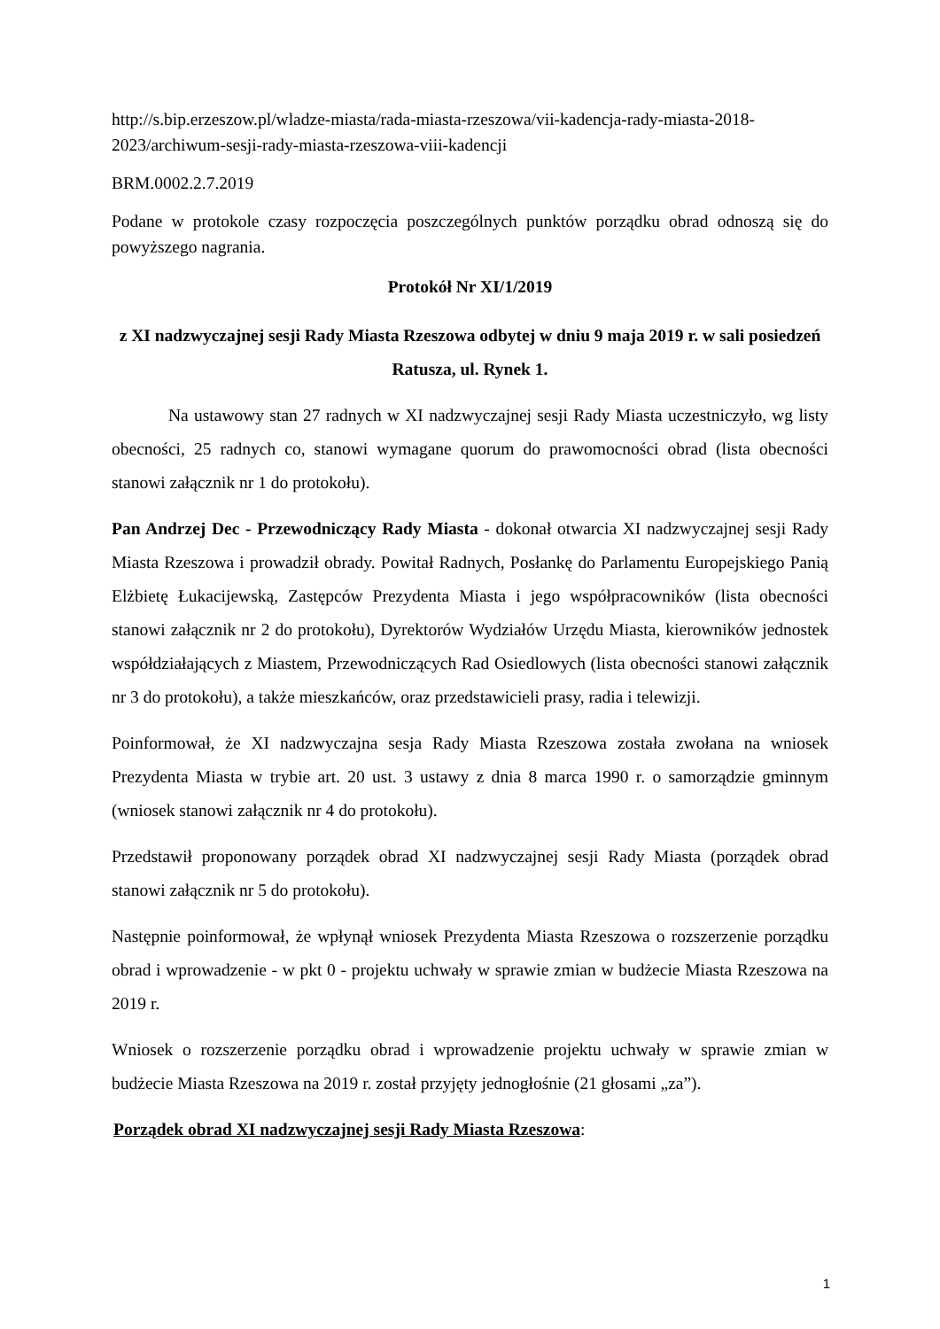http://s.bip.erzeszow.pl/wladze-miasta/rada-miasta-rzeszowa/vii-kadencja-rady-miasta-2018-2023/archiwum-sesji-rady-miasta-rzeszowa-viii-kadencji
BRM.0002.2.7.2019
Podane w protokole czasy rozpoczęcia poszczególnych punktów porządku obrad odnoszą się do powyższego nagrania.
Protokół Nr XI/1/2019
z XI nadzwyczajnej sesji Rady Miasta Rzeszowa odbytej w dniu 9 maja 2019 r. w sali posiedzeń Ratusza, ul. Rynek 1.
Na ustawowy stan 27 radnych w XI nadzwyczajnej sesji Rady Miasta uczestniczyło, wg listy obecności, 25 radnych co, stanowi wymagane quorum do prawomocności obrad (lista obecności stanowi załącznik nr 1 do protokołu).
Pan Andrzej Dec - Przewodniczący Rady Miasta - dokonał otwarcia XI nadzwyczajnej sesji Rady Miasta Rzeszowa i prowadził obrady. Powitał Radnych, Posłankę do Parlamentu Europejskiego Panią Elżbietę Łukacijewską, Zastępców Prezydenta Miasta i jego współpracowników (lista obecności stanowi załącznik nr 2 do protokołu), Dyrektorów Wydziałów Urzędu Miasta, kierowników jednostek współdziałających z Miastem, Przewodniczących Rad Osiedlowych (lista obecności stanowi załącznik nr 3 do protokołu), a także mieszkańców, oraz przedstawicieli prasy, radia i telewizji.
Poinformował, że XI nadzwyczajna sesja Rady Miasta Rzeszowa została zwołana na wniosek Prezydenta Miasta w trybie art. 20 ust. 3 ustawy z dnia 8 marca 1990 r. o samorządzie gminnym (wniosek stanowi załącznik nr 4 do protokołu).
Przedstawił proponowany porządek obrad XI nadzwyczajnej sesji Rady Miasta (porządek obrad stanowi załącznik nr 5 do protokołu).
Następnie poinformował, że wpłynął wniosek Prezydenta Miasta Rzeszowa o rozszerzenie porządku obrad i wprowadzenie - w pkt 0 - projektu uchwały w sprawie zmian w budżecie Miasta Rzeszowa na 2019 r.
Wniosek o rozszerzenie porządku obrad i wprowadzenie projektu uchwały w sprawie zmian w budżecie Miasta Rzeszowa na 2019 r. został przyjęty jednogłośnie (21 głosami „za”).
Porządek obrad XI nadzwyczajnej sesji Rady Miasta Rzeszowa:
1